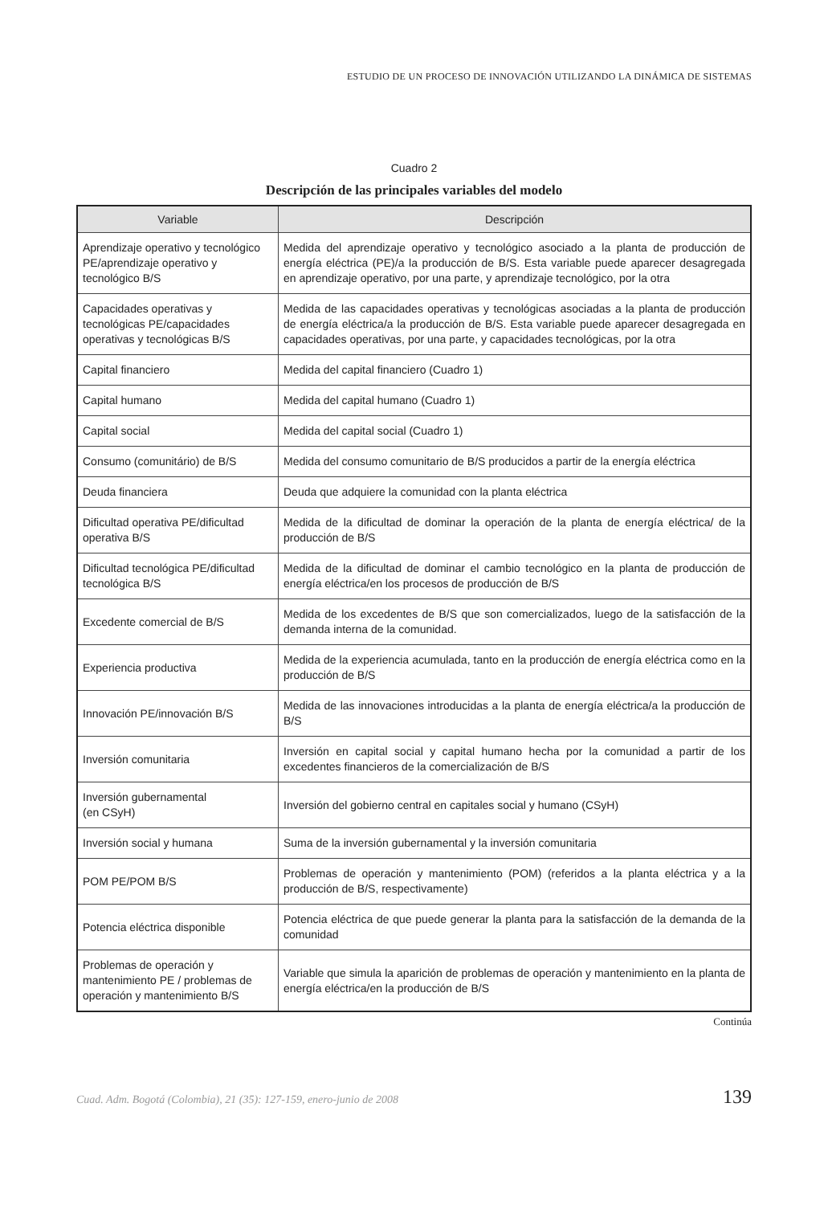ESTUDIO DE UN PROCESO DE INNOVACIÓN UTILIZANDO LA DINÁMICA DE SISTEMAS
Cuadro 2
Descripción de las principales variables del modelo
| Variable | Descripción |
| --- | --- |
| Aprendizaje operativo y tecnológico PE/aprendizaje operativo y tecnológico B/S | Medida del aprendizaje operativo y tecnológico asociado a la planta de producción de energía eléctrica (PE)/a la producción de B/S. Esta variable puede aparecer desagregada en aprendizaje operativo, por una parte, y aprendizaje tecnológico, por la otra |
| Capacidades operativas y tecnológicas PE/capacidades operativas y tecnológicas B/S | Medida de las capacidades operativas y tecnológicas asociadas a la planta de producción de energía eléctrica/a la producción de B/S. Esta variable puede aparecer desagregada en capacidades operativas, por una parte, y capacidades tecnológicas, por la otra |
| Capital financiero | Medida del capital financiero (Cuadro 1) |
| Capital humano | Medida del capital humano (Cuadro 1) |
| Capital social | Medida del capital social (Cuadro 1) |
| Consumo (comunitário) de B/S | Medida del consumo comunitario de B/S producidos a partir de la energía eléctrica |
| Deuda financiera | Deuda que adquiere la comunidad con la planta eléctrica |
| Dificultad operativa PE/dificultad operativa B/S | Medida de la dificultad de dominar la operación de la planta de energía eléctrica/ de la producción de B/S |
| Dificultad tecnológica PE/dificultad tecnológica B/S | Medida de la dificultad de dominar el cambio tecnológico en la planta de producción de energía eléctrica/en los procesos de producción de B/S |
| Excedente comercial de B/S | Medida de los excedentes de B/S que son comercializados, luego de la satisfacción de la demanda interna de la comunidad. |
| Experiencia productiva | Medida de la experiencia acumulada, tanto en la producción de energía eléctrica como en la producción de B/S |
| Innovación PE/innovación B/S | Medida de las innovaciones introducidas a la planta de energía eléctrica/a la producción de B/S |
| Inversión comunitaria | Inversión en capital social y capital humano hecha por la comunidad a partir de los excedentes financieros de la comercialización de B/S |
| Inversión gubernamental (en CSyH) | Inversión del gobierno central en capitales social y humano (CSyH) |
| Inversión social y humana | Suma de la inversión gubernamental y la inversión comunitaria |
| POM PE/POM B/S | Problemas de operación y mantenimiento (POM) (referidos a la planta eléctrica y a la producción de B/S, respectivamente) |
| Potencia eléctrica disponible | Potencia eléctrica de que puede generar la planta para la satisfacción de la demanda de la comunidad |
| Problemas de operación y mantenimiento PE / problemas de operación y mantenimiento B/S | Variable que simula la aparición de problemas de operación y mantenimiento en la planta de energía eléctrica/en la producción de B/S |
Continúa
Cuad. Adm. Bogotá (Colombia), 21 (35): 127-159, enero-junio de 2008 139